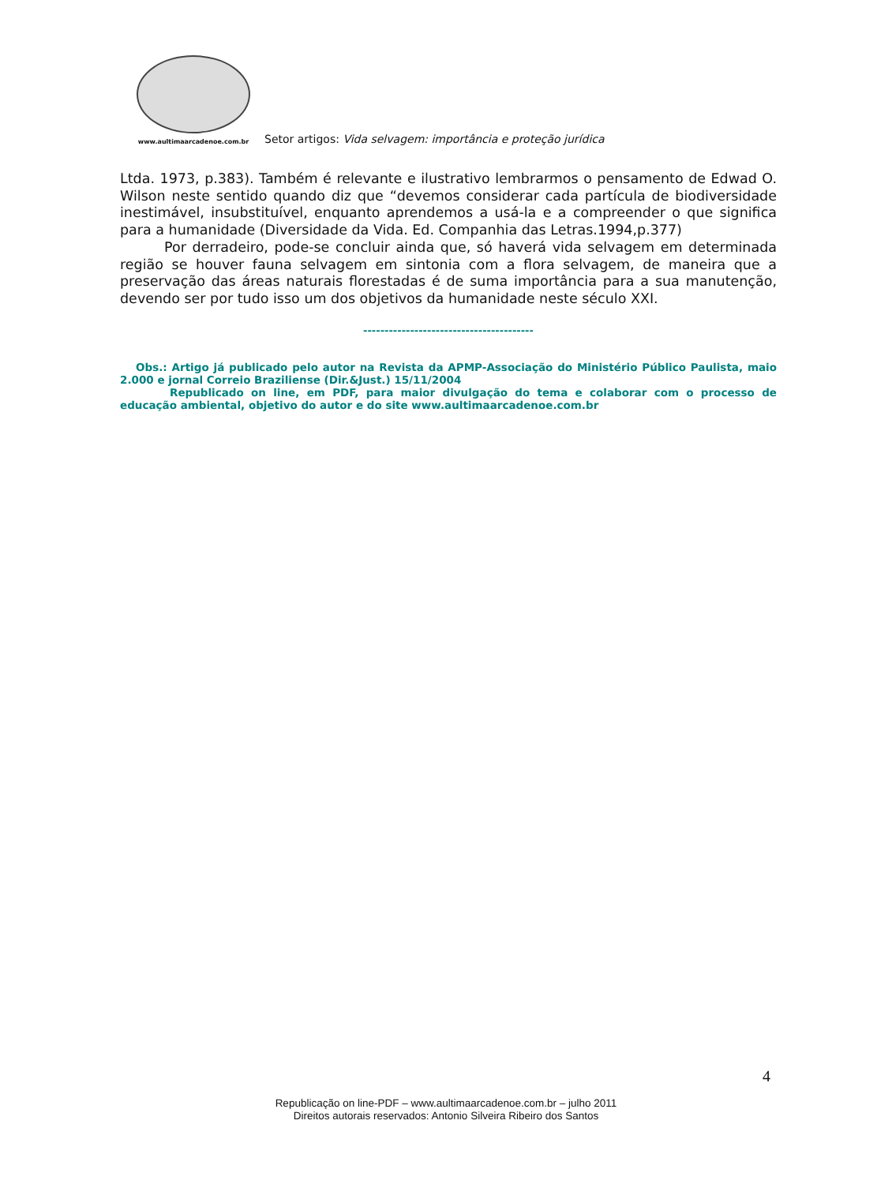www.aultimaarcadenoe.com.br
Setor artigos: Vida selvagem: importância e proteção jurídica
Ltda. 1973, p.383). Também é relevante e ilustrativo lembrarmos o pensamento de Edwad O. Wilson neste sentido quando diz que “devemos considerar cada partícula de biodiversidade inestimável, insubstituível, enquanto aprendemos a usá-la e a compreender o que significa para a humanidade (Diversidade da Vida. Ed. Companhia das Letras.1994,p.377)
Por derradeiro, pode-se concluir ainda que, só haverá vida selvagem em determinada região se houver fauna selvagem em sintonia com a flora selvagem, de maneira que a preservação das áreas naturais florestadas é de suma importância para a sua manutenção, devendo ser por tudo isso um dos objetivos da humanidade neste século XXI.
----------------------------------------
Obs.: Artigo já publicado pelo autor na Revista da APMP-Associação do Ministério Público Paulista, maio 2.000 e jornal Correio Braziliense (Dir.&Just.) 15/11/2004
Republicado on line, em PDF, para maior divulgação do tema e colaborar com o processo de educação ambiental, objetivo do autor e do site www.aultimaarcadenoe.com.br
4
Republicação on line-PDF – www.aultimaarcadenoe.com.br – julho 2011
Direitos autorais reservados: Antonio Silveira Ribeiro dos Santos